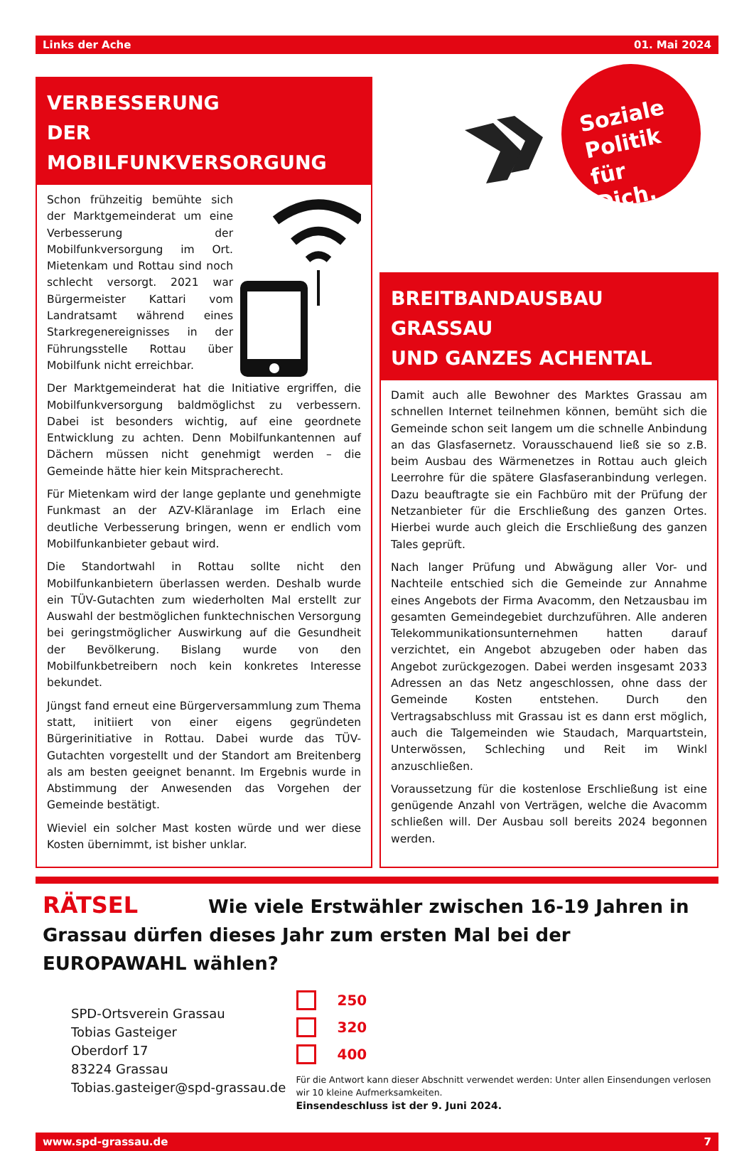Links der Ache 01. Mai 2024
VERBESSERUNG
DER MOBILFUNKVERSORGUNG
Schon frühzeitig bemühte sich der Marktgemeinderat um eine Verbesserung der Mobilfunkversorgung im Ort. Mietenkam und Rottau sind noch schlecht versorgt. 2021 war Bürgermeister Kattari vom Landratsamt während eines Starkregenereignisses in der Führungsstelle Rottau über Mobilfunk nicht erreichbar.
Der Marktgemeinderat hat die Initiative ergriffen, die Mobilfunkversorgung baldmöglichst zu verbessern. Dabei ist besonders wichtig, auf eine geordnete Entwicklung zu achten. Denn Mobilfunkantennen auf Dächern müssen nicht genehmigt werden – die Gemeinde hätte hier kein Mitspracherecht.
Für Mietenkam wird der lange geplante und genehmigte Funkmast an der AZV-Kläranlage im Erlach eine deutliche Verbesserung bringen, wenn er endlich vom Mobilfunkanbieter gebaut wird.
Die Standortwahl in Rottau sollte nicht den Mobilfunkanbietern überlassen werden. Deshalb wurde ein TÜV-Gutachten zum wiederholten Mal erstellt zur Auswahl der bestmöglichen funktechnischen Versorgung bei geringstmöglicher Auswirkung auf die Gesundheit der Bevölkerung. Bislang wurde von den Mobilfunkbetreibern noch kein konkretes Interesse bekundet.
Jüngst fand erneut eine Bürgerversammlung zum Thema statt, initiiert von einer eigens gegründeten Bürgerinitiative in Rottau. Dabei wurde das TÜV-Gutachten vorgestellt und der Standort am Breitenberg als am besten geeignet benannt. Im Ergebnis wurde in Abstimmung der Anwesenden das Vorgehen der Gemeinde bestätigt.
Wieviel ein solcher Mast kosten würde und wer diese Kosten übernimmt, ist bisher unklar.
Soziale
Politik für
Dich.
BREITBANDAUSBAU GRASSAU
UND GANZES ACHENTAL
Damit auch alle Bewohner des Marktes Grassau am schnellen Internet teilnehmen können, bemüht sich die Gemeinde schon seit langem um die schnelle Anbindung an das Glasfasernetz. Vorausschauend ließ sie so z.B. beim Ausbau des Wärmenetzes in Rottau auch gleich Leerrohre für die spätere Glasfaseranbindung verlegen. Dazu beauftragte sie ein Fachbüro mit der Prüfung der Netzanbieter für die Erschließung des ganzen Ortes. Hierbei wurde auch gleich die Erschließung des ganzen Tales geprüft.
Nach langer Prüfung und Abwägung aller Vor- und Nachteile entschied sich die Gemeinde zur Annahme eines Angebots der Firma Avacomm, den Netzausbau im gesamten Gemeindegebiet durchzuführen. Alle anderen Telekommunikationsunternehmen hatten darauf verzichtet, ein Angebot abzugeben oder haben das Angebot zurückgezogen. Dabei werden insgesamt 2033 Adressen an das Netz angeschlossen, ohne dass der Gemeinde Kosten entstehen. Durch den Vertragsabschluss mit Grassau ist es dann erst möglich, auch die Talgemeinden wie Staudach, Marquartstein, Unterwössen, Schleching und Reit im Winkl anzuschließen.
Voraussetzung für die kostenlose Erschließung ist eine genügende Anzahl von Verträgen, welche die Avacomm schließen will. Der Ausbau soll bereits 2024 begonnen werden.
RÄTSEL Wie viele Erstwähler zwischen 16-19 Jahren in Grassau dürfen dieses Jahr zum ersten Mal bei der EUROPAWAHL wählen?
SPD-Ortsverein Grassau
Tobias Gasteiger
Oberdorf 17
83224 Grassau
Tobias.gasteiger@spd-grassau.de
250
320
400
Für die Antwort kann dieser Abschnitt verwendet werden: Unter allen Einsendungen verlosen wir 10 kleine Aufmerksamkeiten.
Einsendeschluss ist der 9. Juni 2024.
www.spd-grassau.de 7